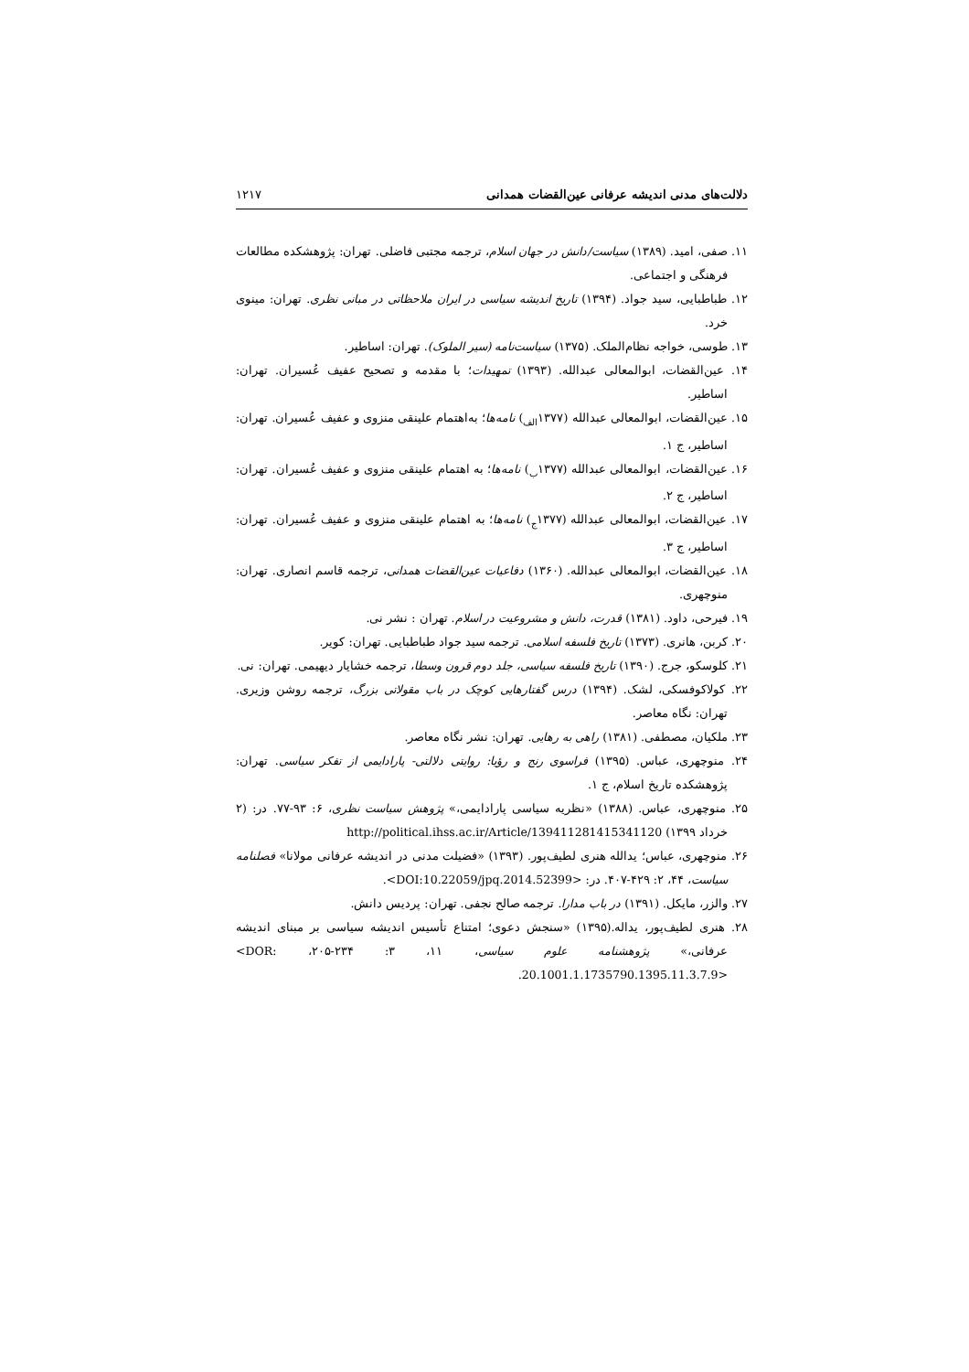دلالت‌های مدنی اندیشه عرفانی عین‌القضات همدانی ۱۲۱۷
۱۱. صفی، امید. (۱۳۸۹) سیاست/دانش در جهان اسلام، ترجمه مجتبی فاضلی. تهران: پژوهشکده مطالعات فرهنگی و اجتماعی.
۱۲. طباطبایی، سید جواد. (۱۳۹۴) تاریخ اندیشه سیاسی در ایران ملاحظاتی در مبانی نظری. تهران: مینوی خرد.
۱۳. طوسی، خواجه نظام‌الملک. (۱۳۷۵) سیاست‌نامه (سیر الملوک). تهران: اساطیر.
۱۴. عین‌القضات، ابوالمعالی عبدالله. (۱۳۹۳) تمهیدات؛ با مقدمه و تصحیح عفیف عُسیران. تهران: اساطیر.
۱۵. عین‌القضات، ابوالمعالی عبدالله (۱۳۷۷<sub>الف</sub>) نامه‌ها؛ به‌اهتمام علینقی منزوی و عفیف عُسیران. تهران: اساطیر، ج ۱.
۱۶. عین‌القضات، ابوالمعالی عبدالله (۱۳۷۷<sub>ب</sub>) نامه‌ها؛ به اهتمام علینقی منزوی و عفیف عُسیران. تهران: اساطیر، ج ۲.
۱۷. عین‌القضات، ابوالمعالی عبدالله (۱۳۷۷<sub>ج</sub>) نامه‌ها؛ به اهتمام علینقی منزوی و عفیف عُسیران. تهران: اساطیر، ج ۳.
۱۸. عین‌القضات، ابوالمعالی عبدالله. (۱۳۶۰) دفاعیات عین‌القضات همدانی، ترجمه قاسم انصاری. تهران: منوچهری.
۱۹. فیرحی، داود. (۱۳۸۱) قدرت، دانش و مشروعیت در اسلام. تهران : نشر نی.
۲۰. کربن، هانری. (۱۳۷۳) تاریخ فلسفه اسلامی. ترجمه سید جواد طباطبایی. تهران: کویر.
۲۱. کلوسکو، جرج. (۱۳۹۰) تاریخ فلسفه سیاسی، جلد دوم قرون وسطا، ترجمه خشایار دیهیمی. تهران: نی.
۲۲. کولاکوفسکی، لشک. (۱۳۹۴) درس گفتارهایی کوچک در باب مقولاتی بزرگ، ترجمه روشن وزیری. تهران: نگاه معاصر.
۲۳. ملکیان، مصطفی. (۱۳۸۱) راهی به رهایی. تهران: نشر نگاه معاصر.
۲۴. منوچهری، عباس. (۱۳۹۵) فراسوی رنج و رؤیا: روایتی دلالتی- پارادایمی از تفکر سیاسی. تهران: پژوهشکده تاریخ اسلام، ج ۱.
۲۵. منوچهری، عباس. (۱۳۸۸) «نظریه سیاسی پارادایمی،» پژوهش سیاست نظری، ۶: ۹۳-۷۷. در: (۲ خرداد ۱۳۹۹) http://political.ihss.ac.ir/Article/139411281415341120
۲۶. منوچهری، عباس؛ یدالله هنری لطیف‌پور. (۱۳۹۳) «فضیلت مدنی در اندیشه عرفانی مولانا» فصلنامه سیاست، ۴۴، ۲: ۴۲۹-۴۰۷. در: <DOI:10.22059/jpq.2014.52399>.
۲۷. والزر، مایکل. (۱۳۹۱) در باب مدارا. ترجمه صالح نجفی. تهران: پردیس دانش.
۲۸. هنری لطیف‌پور، یداله.(۱۳۹۵) «سنجش دعوی؛ امتناع تأسیس اندیشه سیاسی بر مبنای اندیشه عرفانی،» پژوهشنامه علوم سیاسی، ۱۱، ۳: ۲۳۴-۲۰۵، <DOR: 20.1001.1.1735790.1395.11.3.7.9>.